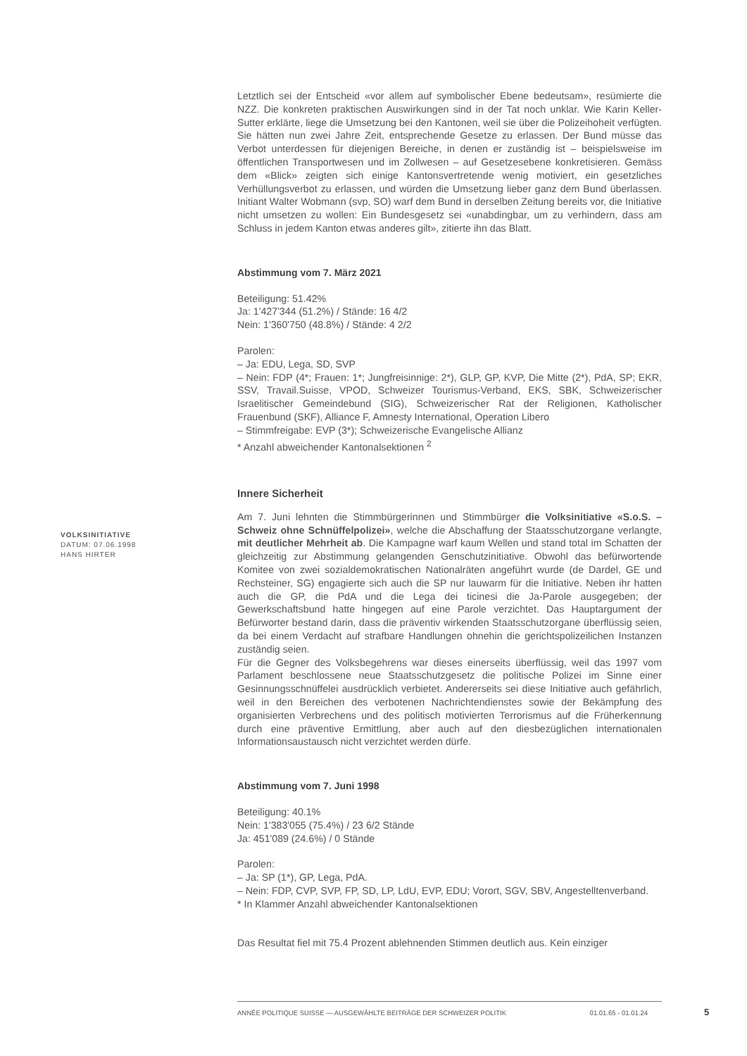VOLKSINITIATIVE
DATUM: 07.06.1998
HANS HIRTER
Letztlich sei der Entscheid «vor allem auf symbolischer Ebene bedeutsam», resümierte die NZZ. Die konkreten praktischen Auswirkungen sind in der Tat noch unklar. Wie Karin Keller-Sutter erklärte, liege die Umsetzung bei den Kantonen, weil sie über die Polizeihoheit verfügten. Sie hätten nun zwei Jahre Zeit, entsprechende Gesetze zu erlassen. Der Bund müsse das Verbot unterdessen für diejenigen Bereiche, in denen er zuständig ist – beispielsweise im öffentlichen Transportwesen und im Zollwesen – auf Gesetzesebene konkretisieren. Gemäss dem «Blick» zeigten sich einige Kantonsvertretende wenig motiviert, ein gesetzliches Verhüllungsverbot zu erlassen, und würden die Umsetzung lieber ganz dem Bund überlassen. Initiant Walter Wobmann (svp, SO) warf dem Bund in derselben Zeitung bereits vor, die Initiative nicht umsetzen zu wollen: Ein Bundesgesetz sei «unabdingbar, um zu verhindern, dass am Schluss in jedem Kanton etwas anderes gilt», zitierte ihn das Blatt.
Abstimmung vom 7. März 2021
Beteiligung: 51.42%
Ja: 1'427'344 (51.2%) / Stände: 16 4/2
Nein: 1'360'750 (48.8%) / Stände: 4 2/2
Parolen:
– Ja: EDU, Lega, SD, SVP
– Nein: FDP (4*; Frauen: 1*; Jungfreisinnige: 2*), GLP, GP, KVP, Die Mitte (2*), PdA, SP; EKR, SSV, Travail.Suisse, VPOD, Schweizer Tourismus-Verband, EKS, SBK, Schweizerischer Israelitischer Gemeindebund (SIG), Schweizerischer Rat der Religionen, Katholischer Frauenbund (SKF), Alliance F, Amnesty International, Operation Libero
– Stimmfreigabe: EVP (3*); Schweizerische Evangelische Allianz
* Anzahl abweichender Kantonalsektionen <sup>2</sup>
Innere Sicherheit
Am 7. Juni lehnten die Stimmbürgerinnen und Stimmbürger die Volksinitiative «S.o.S. – Schweiz ohne Schnüffelpolizei», welche die Abschaffung der Staatsschutzorgane verlangte, mit deutlicher Mehrheit ab. Die Kampagne warf kaum Wellen und stand total im Schatten der gleichzeitig zur Abstimmung gelangenden Genschutzinitiative. Obwohl das befürwortende Komitee von zwei sozialdemokratischen Nationalräten angeführt wurde (de Dardel, GE und Rechsteiner, SG) engagierte sich auch die SP nur lauwarm für die Initiative. Neben ihr hatten auch die GP, die PdA und die Lega dei ticinesi die Ja-Parole ausgegeben; der Gewerkschaftsbund hatte hingegen auf eine Parole verzichtet. Das Hauptargument der Befürworter bestand darin, dass die präventiv wirkenden Staatsschutzorgane überflüssig seien, da bei einem Verdacht auf strafbare Handlungen ohnehin die gerichtspolizeilichen Instanzen zuständig seien.
Für die Gegner des Volksbegehrens war dieses einerseits überflüssig, weil das 1997 vom Parlament beschlossene neue Staatsschutzgesetz die politische Polizei im Sinne einer Gesinnungsschnüffelei ausdrücklich verbietet. Andererseits sei diese Initiative auch gefährlich, weil in den Bereichen des verbotenen Nachrichtendienstes sowie der Bekämpfung des organisierten Verbrechens und des politisch motivierten Terrorismus auf die Früherkennung durch eine präventive Ermittlung, aber auch auf den diesbezüglichen internationalen Informationsaustausch nicht verzichtet werden dürfe.
Abstimmung vom 7. Juni 1998
Beteiligung: 40.1%
Nein: 1'383'055 (75.4%) / 23 6/2 Stände
Ja: 451'089 (24.6%) / 0 Stände
Parolen:
– Ja: SP (1*), GP, Lega, PdA.
– Nein: FDP, CVP, SVP, FP, SD, LP, LdU, EVP, EDU; Vorort, SGV, SBV, Angestelltenverband.
* In Klammer Anzahl abweichender Kantonalsektionen
Das Resultat fiel mit 75.4 Prozent ablehnenden Stimmen deutlich aus. Kein einziger
ANNÉE POLITIQUE SUISSE — AUSGEWÄHLTE BEITRÄGE DER SCHWEIZER POLITIK 01.01.65 - 01.01.24
5